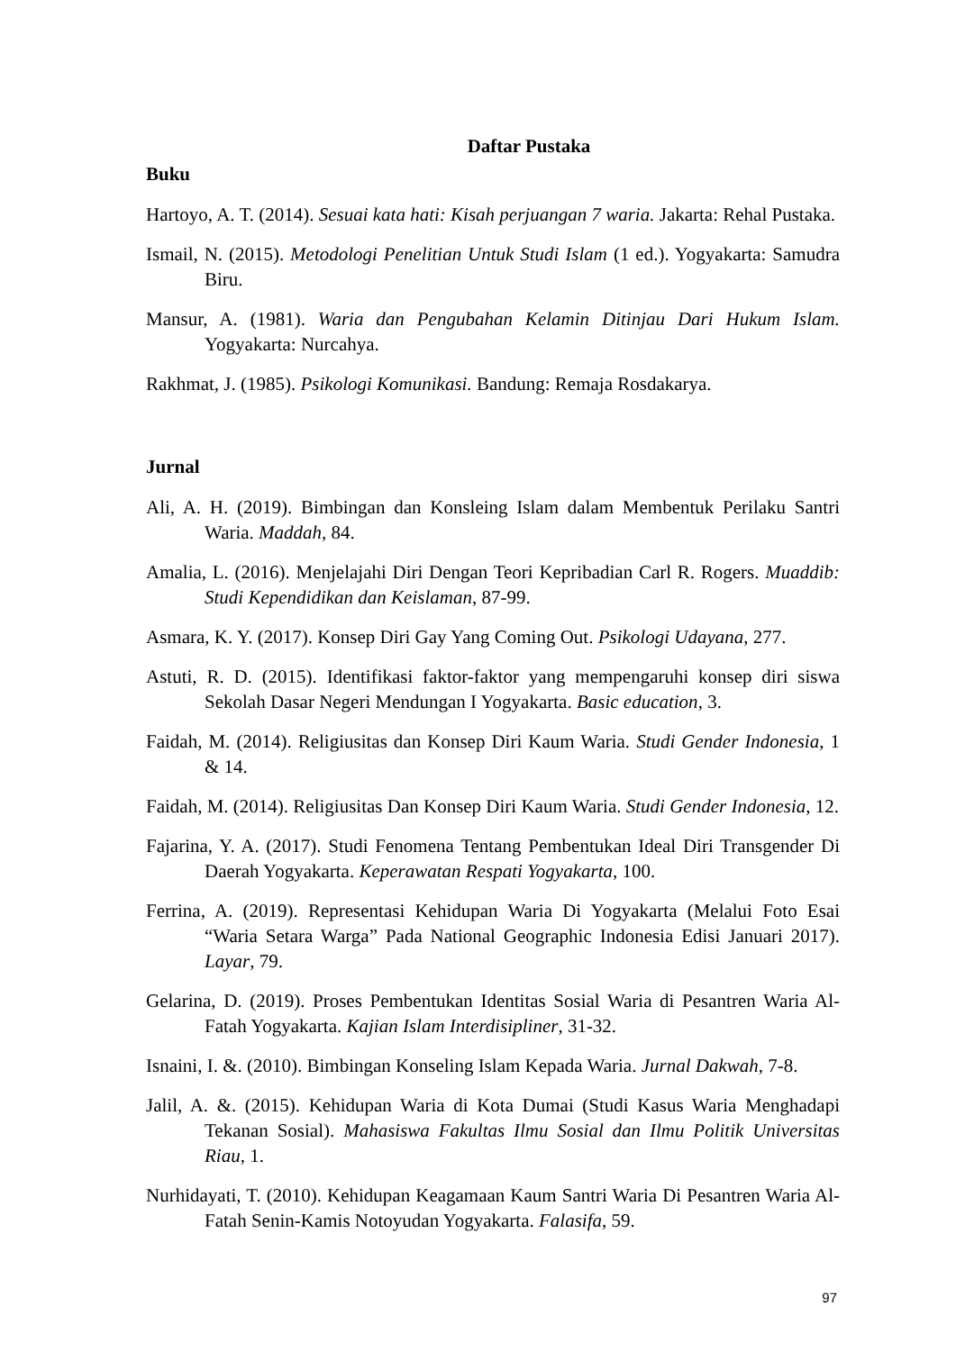Daftar Pustaka
Buku
Hartoyo, A. T. (2014). Sesuai kata hati: Kisah perjuangan 7 waria. Jakarta: Rehal Pustaka.
Ismail, N. (2015). Metodologi Penelitian Untuk Studi Islam (1 ed.). Yogyakarta: Samudra Biru.
Mansur, A. (1981). Waria dan Pengubahan Kelamin Ditinjau Dari Hukum Islam. Yogyakarta: Nurcahya.
Rakhmat, J. (1985). Psikologi Komunikasi. Bandung: Remaja Rosdakarya.
Jurnal
Ali, A. H. (2019). Bimbingan dan Konsleing Islam dalam Membentuk Perilaku Santri Waria. Maddah, 84.
Amalia, L. (2016). Menjelajahi Diri Dengan Teori Kepribadian Carl R. Rogers. Muaddib: Studi Kependidikan dan Keislaman, 87-99.
Asmara, K. Y. (2017). Konsep Diri Gay Yang Coming Out. Psikologi Udayana, 277.
Astuti, R. D. (2015). Identifikasi faktor-faktor yang mempengaruhi konsep diri siswa Sekolah Dasar Negeri Mendungan I Yogyakarta. Basic education, 3.
Faidah, M. (2014). Religiusitas dan Konsep Diri Kaum Waria. Studi Gender Indonesia, 1 & 14.
Faidah, M. (2014). Religiusitas Dan Konsep Diri Kaum Waria. Studi Gender Indonesia, 12.
Fajarina, Y. A. (2017). Studi Fenomena Tentang Pembentukan Ideal Diri Transgender Di Daerah Yogyakarta. Keperawatan Respati Yogyakarta, 100.
Ferrina, A. (2019). Representasi Kehidupan Waria Di Yogyakarta (Melalui Foto Esai “Waria Setara Warga” Pada National Geographic Indonesia Edisi Januari 2017). Layar, 79.
Gelarina, D. (2019). Proses Pembentukan Identitas Sosial Waria di Pesantren Waria Al-Fatah Yogyakarta. Kajian Islam Interdisipliner, 31-32.
Isnaini, I. &. (2010). Bimbingan Konseling Islam Kepada Waria. Jurnal Dakwah, 7-8.
Jalil, A. &. (2015). Kehidupan Waria di Kota Dumai (Studi Kasus Waria Menghadapi Tekanan Sosial). Mahasiswa Fakultas Ilmu Sosial dan Ilmu Politik Universitas Riau, 1.
Nurhidayati, T. (2010). Kehidupan Keagamaan Kaum Santri Waria Di Pesantren Waria Al-Fatah Senin-Kamis Notoyudan Yogyakarta. Falasifa, 59.
97